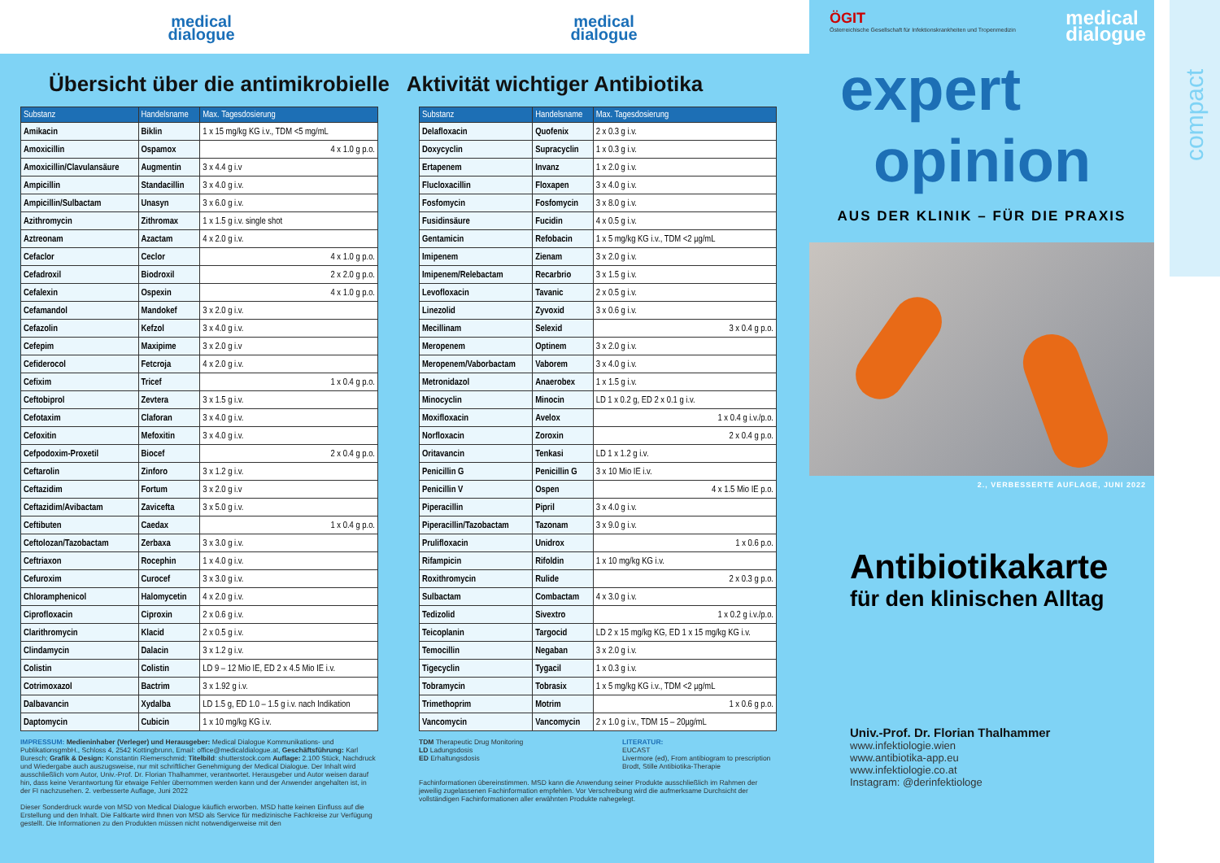medical
dialogue
medical
dialogue
Übersicht über die antimikrobielle Aktivität wichtiger Antibiotika
| Substanz | Handelsname | Max. Tagesdosierung |
| --- | --- | --- |
| Amikacin | Biklin | 1 x 15 mg/kg KG i.v., TDM <5 mg/mL |
| Amoxicillin | Ospamox | 4 x 1.0 g p.o. |
| Amoxicillin/Clavulansäure | Augmentin | 3 x 4.4 g i.v |
| Ampicillin | Standacillin | 3 x 4.0 g i.v. |
| Ampicillin/Sulbactam | Unasyn | 3 x 6.0 g i.v. |
| Azithromycin | Zithromax | 1 x 1.5 g i.v. single shot |
| Aztreonam | Azactam | 4 x 2.0 g i.v. |
| Cefaclor | Ceclor | 4 x 1.0 g p.o. |
| Cefadroxil | Biodroxil | 2 x 2.0 g p.o. |
| Cefalexin | Ospexin | 4 x 1.0 g p.o. |
| Cefamandol | Mandokef | 3 x 2.0 g i.v. |
| Cefazolin | Kefzol | 3 x 4.0 g i.v. |
| Cefepim | Maxipime | 3 x 2.0 g i.v |
| Cefiderocol | Fetcroja | 4 x 2.0 g i.v. |
| Cefixim | Tricef | 1 x 0.4 g p.o. |
| Ceftobiprol | Zevtera | 3 x 1.5 g i.v. |
| Cefotaxim | Claforan | 3 x 4.0 g i.v. |
| Cefoxitin | Mefoxitin | 3 x 4.0 g i.v. |
| Cefpodoxim-Proxetil | Biocef | 2 x 0.4 g p.o. |
| Ceftarolin | Zinforo | 3 x 1.2 g i.v. |
| Ceftazidim | Fortum | 3 x 2.0 g i.v |
| Ceftazidim/Avibactam | Zavicefta | 3 x 5.0 g i.v. |
| Ceftibuten | Caedax | 1 x 0.4 g p.o. |
| Ceftolozan/Tazobactam | Zerbaxa | 3 x 3.0 g i.v. |
| Ceftriaxon | Rocephin | 1 x 4.0 g i.v. |
| Cefuroxim | Curocef | 3 x 3.0 g i.v. |
| Chloramphenicol | Halomycetin | 4 x 2.0 g i.v. |
| Ciprofloxacin | Ciproxin | 2 x 0.6 g i.v. |
| Clarithromycin | Klacid | 2 x 0.5 g i.v. |
| Clindamycin | Dalacin | 3 x 1.2 g i.v. |
| Colistin | Colistin | LD 9 – 12 Mio IE, ED 2 x 4.5 Mio IE i.v. |
| Cotrimoxazol | Bactrim | 3 x 1.92 g i.v. |
| Dalbavancin | Xydalba | LD 1.5 g, ED 1.0 – 1.5 g i.v. nach Indikation |
| Daptomycin | Cubicin | 1 x 10 mg/kg KG i.v. |
| Substanz | Handelsname | Max. Tagesdosierung |
| --- | --- | --- |
| Delafloxacin | Quofenix | 2 x 0.3 g i.v. |
| Doxycyclin | Supracyclin | 1 x 0.3 g i.v. |
| Ertapenem | Invanz | 1 x 2.0 g i.v. |
| Flucloxacillin | Floxapen | 3 x 4.0 g i.v. |
| Fosfomycin | Fosfomycin | 3 x 8.0 g i.v. |
| Fusidinsäure | Fucidin | 4 x 0.5 g i.v. |
| Gentamicin | Refobacin | 1 x 5 mg/kg KG i.v., TDM <2 µg/mL |
| Imipenem | Zienam | 3 x 2.0 g i.v. |
| Imipenem/Relebactam | Recarbrio | 3 x 1.5 g i.v. |
| Levofloxacin | Tavanic | 2 x 0.5 g i.v. |
| Linezolid | Zyvoxid | 3 x 0.6 g i.v. |
| Mecillinam | Selexid | 3 x 0.4 g p.o. |
| Meropenem | Optinem | 3 x 2.0 g i.v. |
| Meropenem/Vaborbactam | Vaborem | 3 x 4.0 g i.v. |
| Metronidazol | Anaerobex | 1 x 1.5 g i.v. |
| Minocyclin | Minocin | LD 1 x 0.2 g, ED 2 x 0.1 g i.v. |
| Moxifloxacin | Avelox | 1 x 0.4 g i.v./p.o. |
| Norfloxacin | Zoroxin | 2 x 0.4 g p.o. |
| Oritavancin | Tenkasi | LD 1 x 1.2 g i.v. |
| Penicillin G | Penicillin G | 3 x 10 Mio IE i.v. |
| Penicillin V | Ospen | 4 x 1.5 Mio IE p.o. |
| Piperacillin | Pipril | 3 x 4.0 g i.v. |
| Piperacillin/Tazobactam | Tazonam | 3 x 9.0 g i.v. |
| Prulifloxacin | Unidrox | 1 x 0.6 p.o. |
| Rifampicin | Rifoldin | 1 x 10 mg/kg KG i.v. |
| Roxithromycin | Rulide | 2 x 0.3 g p.o. |
| Sulbactam | Combactam | 4 x 3.0 g i.v. |
| Tedizolid | Sivextro | 1 x 0.2 g i.v./p.o. |
| Teicoplanin | Targocid | LD 2 x 15 mg/kg KG, ED 1 x 15 mg/kg KG i.v. |
| Temocillin | Negaban | 3 x 2.0 g i.v. |
| Tigecyclin | Tygacil | 1 x 0.3 g i.v. |
| Tobramycin | Tobrasix | 1 x 5 mg/kg KG i.v., TDM <2 µg/mL |
| Trimethoprim | Motrim | 1 x 0.6 g p.o. |
| Vancomycin | Vancomycin | 2 x 1.0 g i.v., TDM 15 – 20µg/mL |
IMPRESSUM: Medieninhaber (Verleger) und Herausgeber: Medical Dialogue Kommunikations- und PublikationsgmbH., Schloss 4, 2542 Kottingbrunn, Email: office@medicaldialogue.at, Geschäftsführung: Karl Buresch; Grafik & Design: Konstantin Riemerschmid; Titelbild: shutterstock.com Auflage: 2.100 Stück, Nachdruck und Wiedergabe auch auszugsweise, nur mit schriftlicher Genehmigung der Medical Dialogue. Der Inhalt wird ausschließlich vom Autor, Univ.-Prof. Dr. Florian Thalhammer, verantwortet. Herausgeber und Autor weisen darauf hin, dass keine Verantwortung für etwaige Fehler übernommen werden kann und der Anwender angehalten ist, in der FI nachzusehen. 2. verbesserte Auflage, Juni 2022
Dieser Sonderdruck wurde von MSD von Medical Dialogue käuflich erworben. MSD hatte keinen Einfluss auf die Erstellung und den Inhalt. Die Faltkarte wird Ihnen von MSD als Service für medizinische Fachkreise zur Verfügung gestellt. Die Informationen zu den Produkten müssen nicht notwendigerweise mit den
TDM Therapeutic Drug Monitoring
LD Ladungsdosis
ED Erhaltungsdosis
LITERATUR:
EUCAST
Livermore (ed), From antibiogram to prescription
Brodt, Stille Antibiotika-Therapie
Fachinformationen übereinstimmen. MSD kann die Anwendung seiner Produkte ausschließlich im Rahmen der jeweilig zugelassenen Fachinformation empfehlen. Vor Verschreibung wird die aufmerksame Durchsicht der vollständigen Fachinformationen aller erwähnten Produkte nahegelegt.
ÖGIT
Österreichische Gesellschaft für Infektionskrankheiten und Tropenmedizin
medical
dialogue
expert
opinion
AUS DER KLINIK – FÜR DIE PRAXIS
2., VERBESSERTE AUFLAGE, JUNI 2022
Antibiotikakarte
für den klinischen Alltag
Univ.-Prof. Dr. Florian Thalhammer
www.infektiologie.wien
www.antibiotika-app.eu
www.infektiologie.co.at
Instagram: @derinfektiologe
compact